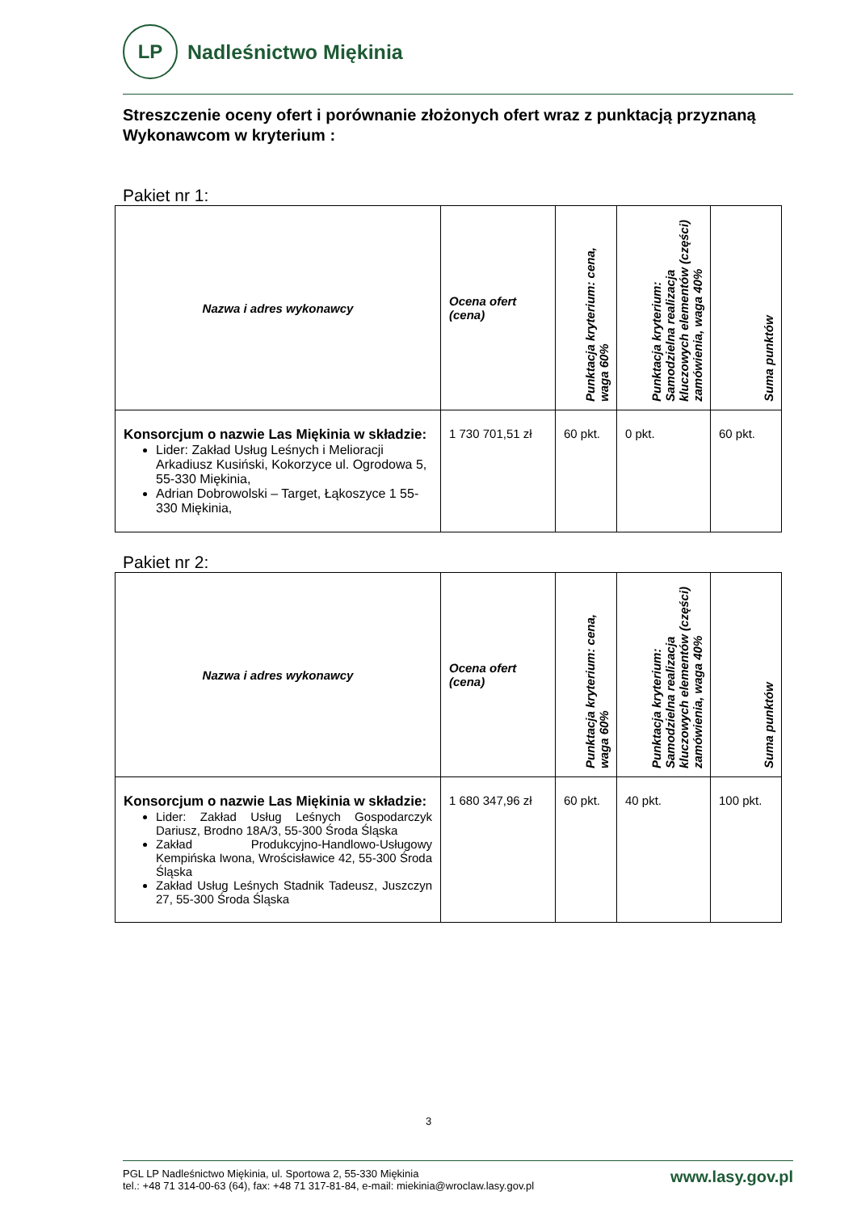LP
Nadleśnictwo Miękinia
Streszczenie oceny ofert i porównanie złożonych ofert wraz z punktacją przyznaną Wykonawcom w kryterium :
Pakiet nr 1:
| Nazwa i adres wykonawcy | Ocena ofert (cena) | Punktacja kryterium: cena, waga 60% | Punktacja kryterium: Samodzielna realizacja kluczowych elementów (części) zamówienia, waga 40% | Suma punktów |
| --- | --- | --- | --- | --- |
| Konsorcjum o nazwie Las Miękinia w składzie: Lider: Zakład Usług Leśnych i Melioracji Arkadiusz Kusiński, Kokorzyce ul. Ogrodowa 5, 55-330 Miękinia, Adrian Dobrowolski – Target, Łąkoszyce 1 55-330 Miękinia, | 1 730 701,51 zł | 60 pkt. | 0 pkt. | 60 pkt. |
Pakiet nr 2:
| Nazwa i adres wykonawcy | Ocena ofert (cena) | Punktacja kryterium: cena, waga 60% | Punktacja kryterium: Samodzielna realizacja kluczowych elementów (części) zamówienia, waga 40% | Suma punktów |
| --- | --- | --- | --- | --- |
| Konsorcjum o nazwie Las Miękinia w składzie: Lider: Zakład Usług Leśnych Gospodarczyk Dariusz, Brodno 18A/3, 55-300 Środa Śląska Zakład Produkcyjno-Handlowo-Usługowy Kempińska Iwona, Wrościsławice 42, 55-300 Środa Śląska Zakład Usług Leśnych Stadnik Tadeusz, Juszczyn 27, 55-300 Środa Śląska | 1 680 347,96 zł | 60 pkt. | 40 pkt. | 100 pkt. |
3
PGL LP Nadleśnictwo Miękinia, ul. Sportowa 2, 55-330 Miękinia
tel.: +48 71 314-00-63 (64), fax: +48 71 317-81-84, e-mail: miekinia@wroclaw.lasy.gov.pl
www.lasy.gov.pl